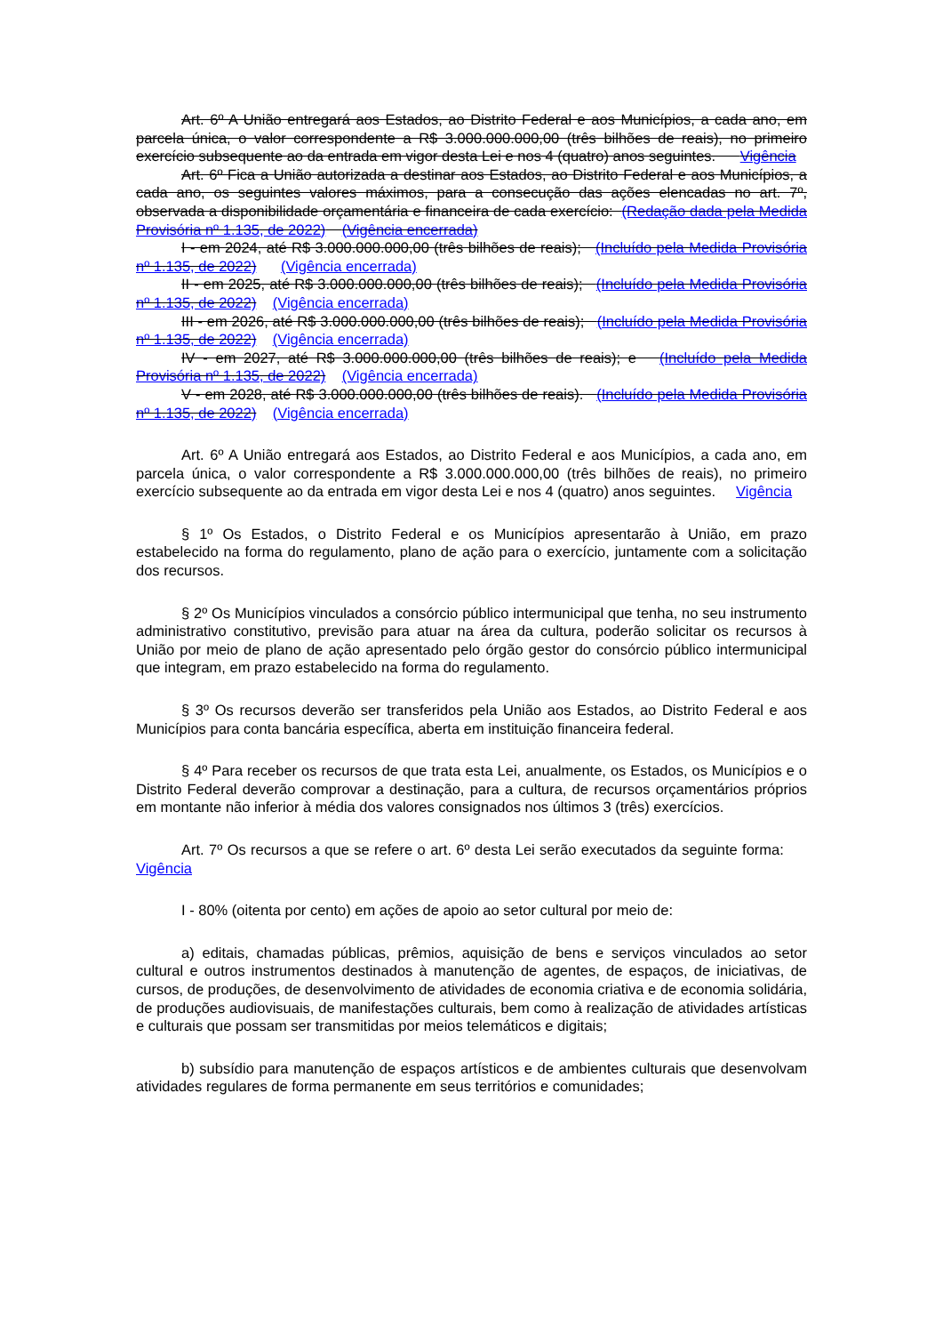Art. 6º A União entregará aos Estados, ao Distrito Federal e aos Municípios, a cada ano, em parcela única, o valor correspondente a R$ 3.000.000.000,00 (três bilhões de reais), no primeiro exercício subsequente ao da entrada em vigor desta Lei e nos 4 (quatro) anos seguintes. Vigência
Art. 6º Fica a União autorizada a destinar aos Estados, ao Distrito Federal e aos Municípios, a cada ano, os seguintes valores máximos, para a consecução das ações elencadas no art. 7º, observada a disponibilidade orçamentária e financeira de cada exercício: (Redação dada pela Medida Provisória nº 1.135, de 2022) (Vigência encerrada)
I - em 2024, até R$ 3.000.000.000,00 (três bilhões de reais); (Incluído pela Medida Provisória nº 1.135, de 2022) (Vigência encerrada)
II - em 2025, até R$ 3.000.000.000,00 (três bilhões de reais); (Incluído pela Medida Provisória nº 1.135, de 2022) (Vigência encerrada)
III - em 2026, até R$ 3.000.000.000,00 (três bilhões de reais); (Incluído pela Medida Provisória nº 1.135, de 2022) (Vigência encerrada)
IV - em 2027, até R$ 3.000.000.000,00 (três bilhões de reais); e (Incluído pela Medida Provisória nº 1.135, de 2022) (Vigência encerrada)
V - em 2028, até R$ 3.000.000.000,00 (três bilhões de reais). (Incluído pela Medida Provisória nº 1.135, de 2022) (Vigência encerrada)
Art. 6º A União entregará aos Estados, ao Distrito Federal e aos Municípios, a cada ano, em parcela única, o valor correspondente a R$ 3.000.000.000,00 (três bilhões de reais), no primeiro exercício subsequente ao da entrada em vigor desta Lei e nos 4 (quatro) anos seguintes. Vigência
§ 1º Os Estados, o Distrito Federal e os Municípios apresentarão à União, em prazo estabelecido na forma do regulamento, plano de ação para o exercício, juntamente com a solicitação dos recursos.
§ 2º Os Municípios vinculados a consórcio público intermunicipal que tenha, no seu instrumento administrativo constitutivo, previsão para atuar na área da cultura, poderão solicitar os recursos à União por meio de plano de ação apresentado pelo órgão gestor do consórcio público intermunicipal que integram, em prazo estabelecido na forma do regulamento.
§ 3º Os recursos deverão ser transferidos pela União aos Estados, ao Distrito Federal e aos Municípios para conta bancária específica, aberta em instituição financeira federal.
§ 4º Para receber os recursos de que trata esta Lei, anualmente, os Estados, os Municípios e o Distrito Federal deverão comprovar a destinação, para a cultura, de recursos orçamentários próprios em montante não inferior à média dos valores consignados nos últimos 3 (três) exercícios.
Art. 7º Os recursos a que se refere o art. 6º desta Lei serão executados da seguinte forma: Vigência
I - 80% (oitenta por cento) em ações de apoio ao setor cultural por meio de:
a) editais, chamadas públicas, prêmios, aquisição de bens e serviços vinculados ao setor cultural e outros instrumentos destinados à manutenção de agentes, de espaços, de iniciativas, de cursos, de produções, de desenvolvimento de atividades de economia criativa e de economia solidária, de produções audiovisuais, de manifestações culturais, bem como à realização de atividades artísticas e culturais que possam ser transmitidas por meios telemáticos e digitais;
b) subsídio para manutenção de espaços artísticos e de ambientes culturais que desenvolvam atividades regulares de forma permanente em seus territórios e comunidades;